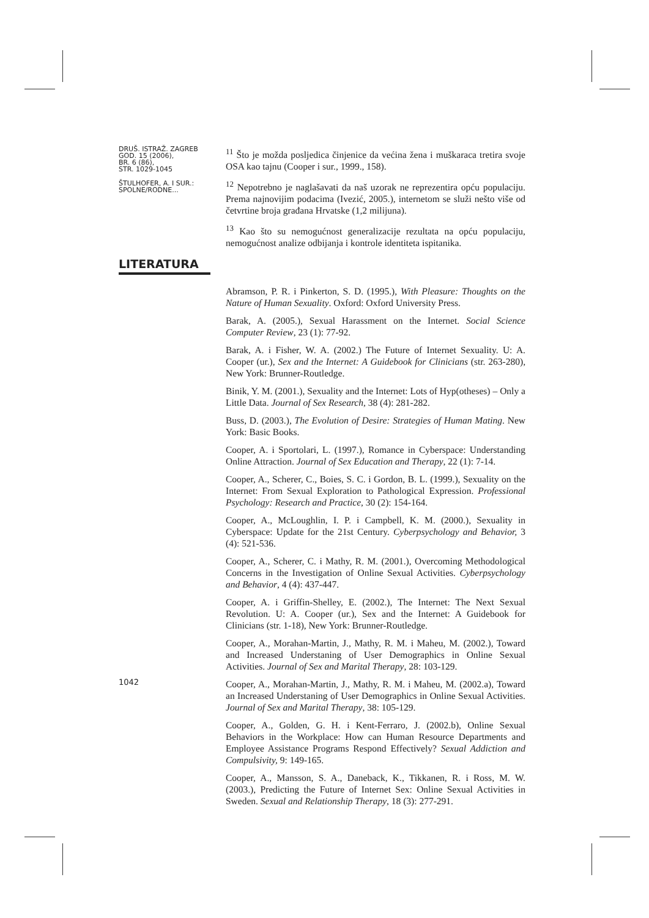DRUŠ. ISTRAŽ. ZAGREB
GOD. 15 (2006),
BR. 6 (86),
STR. 1029-1045
ŠTULHOFER, A. I SUR.:
SPOLNE/RODNE...
LITERATURA
1042
<sup>11</sup> Što je možda posljedica činjenice da većina žena i muškaraca tretira svoje OSA kao tajnu (Cooper i sur., 1999., 158).
<sup>12</sup> Nepotrebno je naglašavati da naš uzorak ne reprezentira opću populaciju. Prema najnovijim podacima (Ivezić, 2005.), internetom se služi nešto više od četvrtine broja građana Hrvatske (1,2 milijuna).
<sup>13</sup> Kao što su nemogućnost generalizacije rezultata na opću populaciju, nemogućnost analize odbijanja i kontrole identiteta ispitanika.
Abramson, P. R. i Pinkerton, S. D. (1995.), With Pleasure: Thoughts on the Nature of Human Sexuality. Oxford: Oxford University Press.
Barak, A. (2005.), Sexual Harassment on the Internet. Social Science Computer Review, 23 (1): 77-92.
Barak, A. i Fisher, W. A. (2002.) The Future of Internet Sexuality. U: A. Cooper (ur.), Sex and the Internet: A Guidebook for Clinicians (str. 263-280), New York: Brunner-Routledge.
Binik, Y. M. (2001.), Sexuality and the Internet: Lots of Hyp(otheses) – Only a Little Data. Journal of Sex Research, 38 (4): 281-282.
Buss, D. (2003.), The Evolution of Desire: Strategies of Human Mating. New York: Basic Books.
Cooper, A. i Sportolari, L. (1997.), Romance in Cyberspace: Understanding Online Attraction. Journal of Sex Education and Therapy, 22 (1): 7-14.
Cooper, A., Scherer, C., Boies, S. C. i Gordon, B. L. (1999.), Sexuality on the Internet: From Sexual Exploration to Pathological Expression. Professional Psychology: Research and Practice, 30 (2): 154-164.
Cooper, A., McLoughlin, I. P. i Campbell, K. M. (2000.), Sexuality in Cyberspace: Update for the 21st Century. Cyberpsychology and Behavior, 3 (4): 521-536.
Cooper, A., Scherer, C. i Mathy, R. M. (2001.), Overcoming Methodological Concerns in the Investigation of Online Sexual Activities. Cyberpsychology and Behavior, 4 (4): 437-447.
Cooper, A. i Griffin-Shelley, E. (2002.), The Internet: The Next Sexual Revolution. U: A. Cooper (ur.), Sex and the Internet: A Guidebook for Clinicians (str. 1-18), New York: Brunner-Routledge.
Cooper, A., Morahan-Martin, J., Mathy, R. M. i Maheu, M. (2002.), Toward and Increased Understaning of User Demographics in Online Sexual Activities. Journal of Sex and Marital Therapy, 28: 103-129.
Cooper, A., Morahan-Martin, J., Mathy, R. M. i Maheu, M. (2002.a), Toward an Increased Understaning of User Demographics in Online Sexual Activities. Journal of Sex and Marital Therapy, 38: 105-129.
Cooper, A., Golden, G. H. i Kent-Ferraro, J. (2002.b), Online Sexual Behaviors in the Workplace: How can Human Resource Departments and Employee Assistance Programs Respond Effectively? Sexual Addiction and Compulsivity, 9: 149-165.
Cooper, A., Mansson, S. A., Daneback, K., Tikkanen, R. i Ross, M. W. (2003.), Predicting the Future of Internet Sex: Online Sexual Activities in Sweden. Sexual and Relationship Therapy, 18 (3): 277-291.